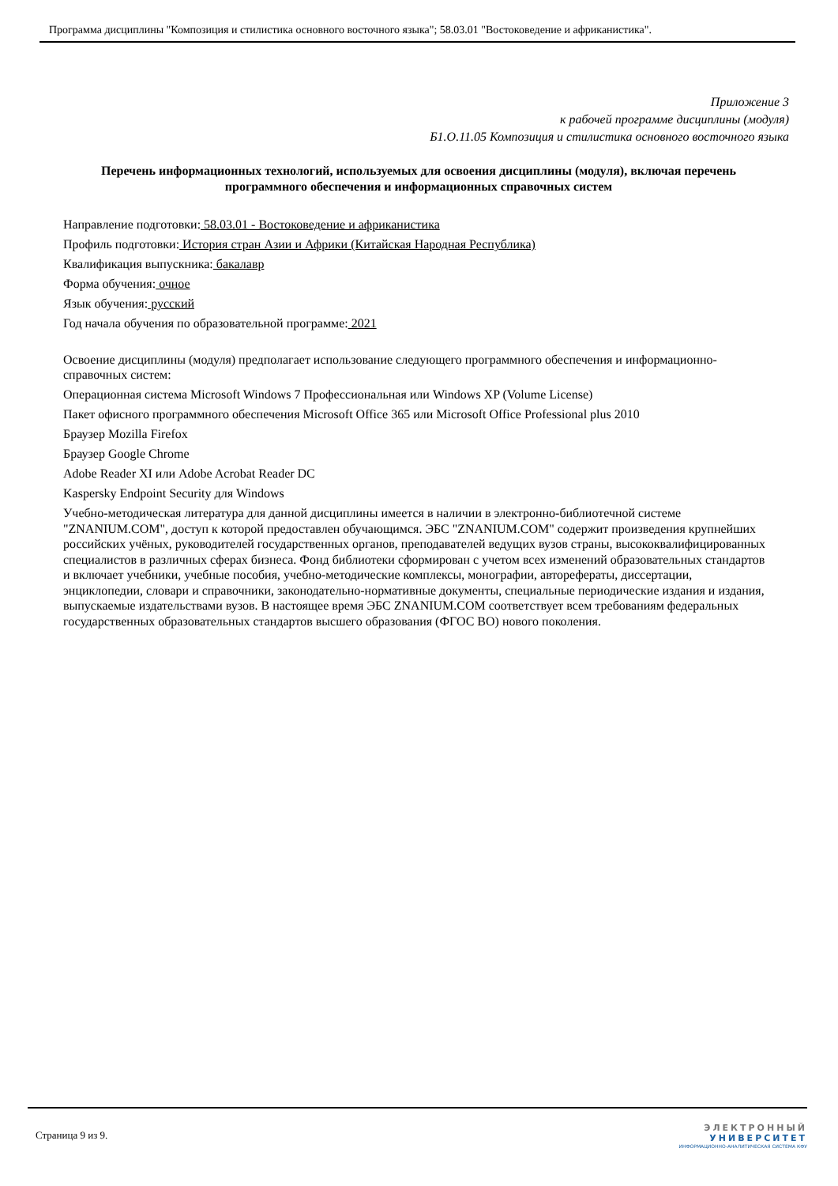Программа дисциплины "Композиция и стилистика основного восточного языка"; 58.03.01 "Востоковедение и африканистика".
Приложение 3
к рабочей программе дисциплины (модуля)
Б1.О.11.05 Композиция и стилистика основного восточного языка
Перечень информационных технологий, используемых для освоения дисциплины (модуля), включая перечень программного обеспечения и информационных справочных систем
Направление подготовки: 58.03.01 - Востоковедение и африканистика
Профиль подготовки: История стран Азии и Африки (Китайская Народная Республика)
Квалификация выпускника: бакалавр
Форма обучения: очное
Язык обучения: русский
Год начала обучения по образовательной программе: 2021
Освоение дисциплины (модуля) предполагает использование следующего программного обеспечения и информационно-справочных систем:
Операционная система Microsoft Windows 7 Профессиональная или Windows XP (Volume License)
Пакет офисного программного обеспечения Microsoft Office 365 или Microsoft Office Professional plus 2010
Браузер Mozilla Firefox
Браузер Google Chrome
Adobe Reader XI или Adobe Acrobat Reader DC
Kaspersky Endpoint Security для Windows
Учебно-методическая литература для данной дисциплины имеется в наличии в электронно-библиотечной системе "ZNANIUM.COM", доступ к которой предоставлен обучающимся. ЭБС "ZNANIUM.COM" содержит произведения крупнейших российских учёных, руководителей государственных органов, преподавателей ведущих вузов страны, высококвалифицированных специалистов в различных сферах бизнеса. Фонд библиотеки сформирован с учетом всех изменений образовательных стандартов и включает учебники, учебные пособия, учебно-методические комплексы, монографии, авторефераты, диссертации, энциклопедии, словари и справочники, законодательно-нормативные документы, специальные периодические издания и издания, выпускаемые издательствами вузов. В настоящее время ЭБС ZNANIUM.COM соответствует всем требованиям федеральных государственных образовательных стандартов высшего образования (ФГОС ВО) нового поколения.
Страница 9 из 9.
ЭЛЕКТРОННЫЙ
УНИВЕРСИТЕТ
ИНФОРМАЦИОННО-АНАЛИТИЧЕСКАЯ СИСТЕМА КФУ